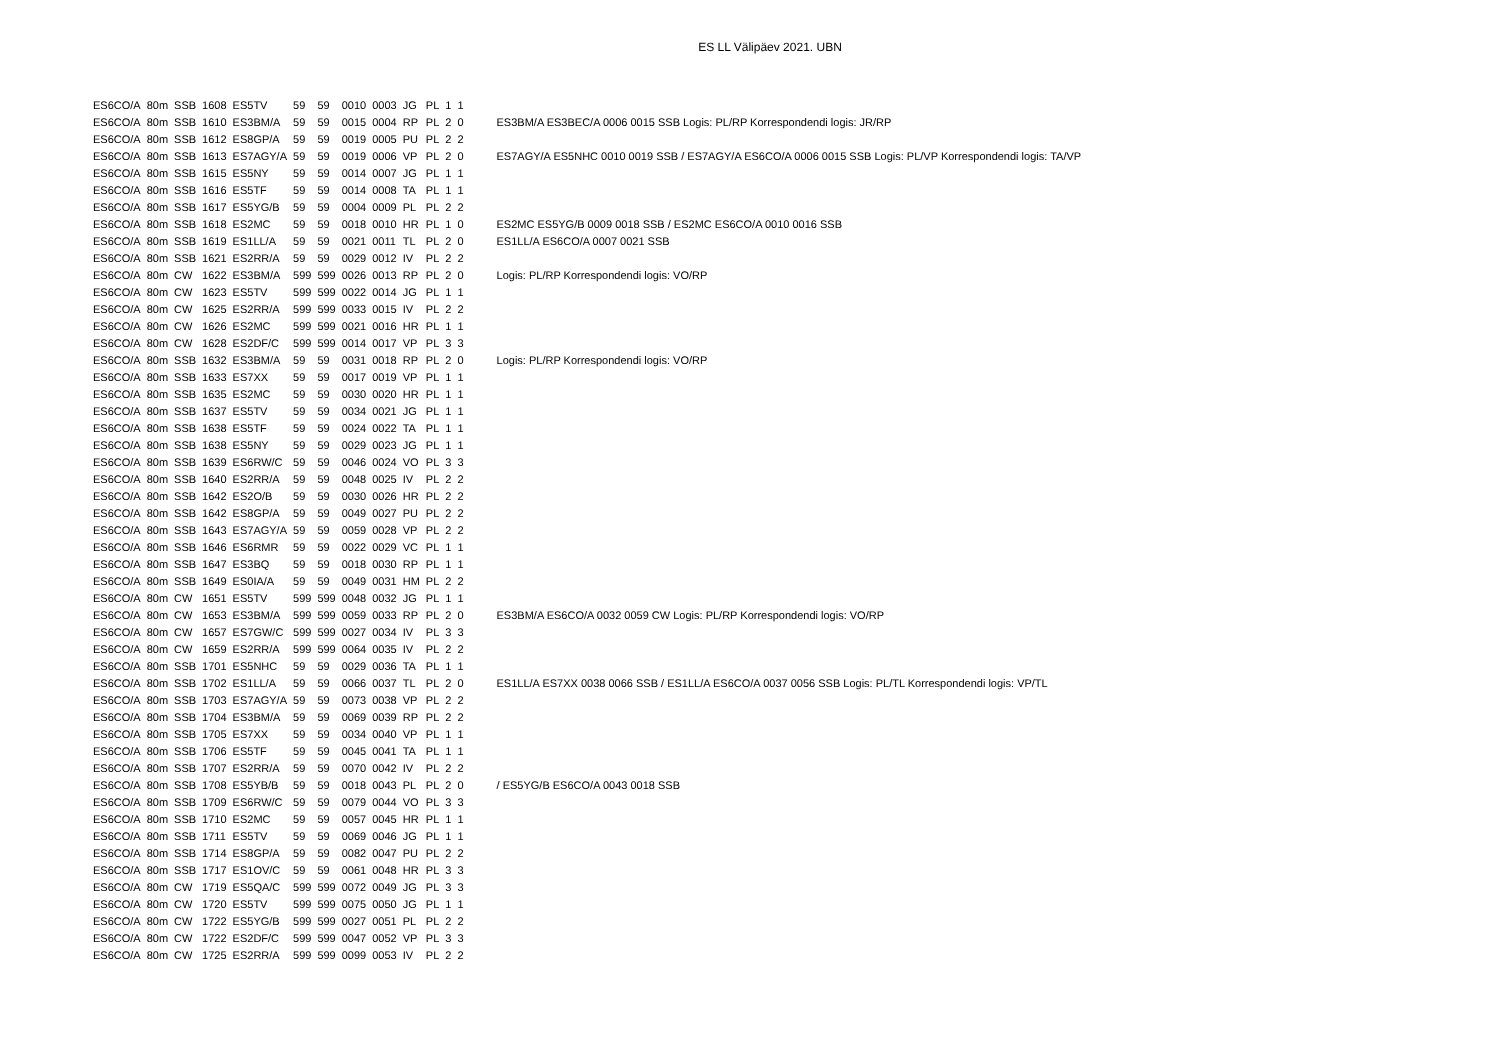ES LL Välipäev 2021. UBN
| ES6CO/A | 80m | SSB | 1608 | ES5TV | 59 | 59 | 0010 | 0003 | JG | PL | 1 | 1 | |
| ES6CO/A | 80m | SSB | 1610 | ES3BM/A | 59 | 59 | 0015 | 0004 | RP | PL | 2 | 0 | ES3BM/A ES3BEC/A 0006 0015 SSB Logis: PL/RP Korrespondendi logis: JR/RP |
| ES6CO/A | 80m | SSB | 1612 | ES8GP/A | 59 | 59 | 0019 | 0005 | PU | PL | 2 | 2 | |
| ES6CO/A | 80m | SSB | 1613 | ES7AGY/A | 59 | 59 | 0019 | 0006 | VP | PL | 2 | 0 | ES7AGY/A ES5NHC 0010 0019 SSB / ES7AGY/A ES6CO/A 0006 0015 SSB Logis: PL/VP Korrespondendi logis: TA/VP |
| ES6CO/A | 80m | SSB | 1615 | ES5NY | 59 | 59 | 0014 | 0007 | JG | PL | 1 | 1 | |
| ES6CO/A | 80m | SSB | 1616 | ES5TF | 59 | 59 | 0014 | 0008 | TA | PL | 1 | 1 | |
| ES6CO/A | 80m | SSB | 1617 | ES5YG/B | 59 | 59 | 0004 | 0009 | PL | PL | 2 | 2 | |
| ES6CO/A | 80m | SSB | 1618 | ES2MC | 59 | 59 | 0018 | 0010 | HR | PL | 1 | 0 | ES2MC ES5YG/B 0009 0018 SSB / ES2MC ES6CO/A 0010 0016 SSB |
| ES6CO/A | 80m | SSB | 1619 | ES1LL/A | 59 | 59 | 0021 | 0011 | TL | PL | 2 | 0 | ES1LL/A ES6CO/A 0007 0021 SSB |
| ES6CO/A | 80m | SSB | 1621 | ES2RR/A | 59 | 59 | 0029 | 0012 | IV | PL | 2 | 2 | |
| ES6CO/A | 80m | CW | 1622 | ES3BM/A | 599 | 599 | 0026 | 0013 | RP | PL | 2 | 0 | Logis: PL/RP Korrespondendi logis: VO/RP |
| ES6CO/A | 80m | CW | 1623 | ES5TV | 599 | 599 | 0022 | 0014 | JG | PL | 1 | 1 | |
| ES6CO/A | 80m | CW | 1625 | ES2RR/A | 599 | 599 | 0033 | 0015 | IV | PL | 2 | 2 | |
| ES6CO/A | 80m | CW | 1626 | ES2MC | 599 | 599 | 0021 | 0016 | HR | PL | 1 | 1 | |
| ES6CO/A | 80m | CW | 1628 | ES2DF/C | 599 | 599 | 0014 | 0017 | VP | PL | 3 | 3 | |
| ES6CO/A | 80m | SSB | 1632 | ES3BM/A | 59 | 59 | 0031 | 0018 | RP | PL | 2 | 0 | Logis: PL/RP Korrespondendi logis: VO/RP |
| ES6CO/A | 80m | SSB | 1633 | ES7XX | 59 | 59 | 0017 | 0019 | VP | PL | 1 | 1 | |
| ES6CO/A | 80m | SSB | 1635 | ES2MC | 59 | 59 | 0030 | 0020 | HR | PL | 1 | 1 | |
| ES6CO/A | 80m | SSB | 1637 | ES5TV | 59 | 59 | 0034 | 0021 | JG | PL | 1 | 1 | |
| ES6CO/A | 80m | SSB | 1638 | ES5TF | 59 | 59 | 0024 | 0022 | TA | PL | 1 | 1 | |
| ES6CO/A | 80m | SSB | 1638 | ES5NY | 59 | 59 | 0029 | 0023 | JG | PL | 1 | 1 | |
| ES6CO/A | 80m | SSB | 1639 | ES6RW/C | 59 | 59 | 0046 | 0024 | VO | PL | 3 | 3 | |
| ES6CO/A | 80m | SSB | 1640 | ES2RR/A | 59 | 59 | 0048 | 0025 | IV | PL | 2 | 2 | |
| ES6CO/A | 80m | SSB | 1642 | ES2O/B | 59 | 59 | 0030 | 0026 | HR | PL | 2 | 2 | |
| ES6CO/A | 80m | SSB | 1642 | ES8GP/A | 59 | 59 | 0049 | 0027 | PU | PL | 2 | 2 | |
| ES6CO/A | 80m | SSB | 1643 | ES7AGY/A | 59 | 59 | 0059 | 0028 | VP | PL | 2 | 2 | |
| ES6CO/A | 80m | SSB | 1646 | ES6RMR | 59 | 59 | 0022 | 0029 | VC | PL | 1 | 1 | |
| ES6CO/A | 80m | SSB | 1647 | ES3BQ | 59 | 59 | 0018 | 0030 | RP | PL | 1 | 1 | |
| ES6CO/A | 80m | SSB | 1649 | ES0IA/A | 59 | 59 | 0049 | 0031 | HM | PL | 2 | 2 | |
| ES6CO/A | 80m | CW | 1651 | ES5TV | 599 | 599 | 0048 | 0032 | JG | PL | 1 | 1 | |
| ES6CO/A | 80m | CW | 1653 | ES3BM/A | 599 | 599 | 0059 | 0033 | RP | PL | 2 | 0 | ES3BM/A ES6CO/A 0032 0059 CW Logis: PL/RP Korrespondendi logis: VO/RP |
| ES6CO/A | 80m | CW | 1657 | ES7GW/C | 599 | 599 | 0027 | 0034 | IV | PL | 3 | 3 | |
| ES6CO/A | 80m | CW | 1659 | ES2RR/A | 599 | 599 | 0064 | 0035 | IV | PL | 2 | 2 | |
| ES6CO/A | 80m | SSB | 1701 | ES5NHC | 59 | 59 | 0029 | 0036 | TA | PL | 1 | 1 | |
| ES6CO/A | 80m | SSB | 1702 | ES1LL/A | 59 | 59 | 0066 | 0037 | TL | PL | 2 | 0 | ES1LL/A ES7XX 0038 0066 SSB / ES1LL/A ES6CO/A 0037 0056 SSB Logis: PL/TL Korrespondendi logis: VP/TL |
| ES6CO/A | 80m | SSB | 1703 | ES7AGY/A | 59 | 59 | 0073 | 0038 | VP | PL | 2 | 2 | |
| ES6CO/A | 80m | SSB | 1704 | ES3BM/A | 59 | 59 | 0069 | 0039 | RP | PL | 2 | 2 | |
| ES6CO/A | 80m | SSB | 1705 | ES7XX | 59 | 59 | 0034 | 0040 | VP | PL | 1 | 1 | |
| ES6CO/A | 80m | SSB | 1706 | ES5TF | 59 | 59 | 0045 | 0041 | TA | PL | 1 | 1 | |
| ES6CO/A | 80m | SSB | 1707 | ES2RR/A | 59 | 59 | 0070 | 0042 | IV | PL | 2 | 2 | |
| ES6CO/A | 80m | SSB | 1708 | ES5YB/B | 59 | 59 | 0018 | 0043 | PL | PL | 2 | 0 | / ES5YG/B ES6CO/A 0043 0018 SSB |
| ES6CO/A | 80m | SSB | 1709 | ES6RW/C | 59 | 59 | 0079 | 0044 | VO | PL | 3 | 3 | |
| ES6CO/A | 80m | SSB | 1710 | ES2MC | 59 | 59 | 0057 | 0045 | HR | PL | 1 | 1 | |
| ES6CO/A | 80m | SSB | 1711 | ES5TV | 59 | 59 | 0069 | 0046 | JG | PL | 1 | 1 | |
| ES6CO/A | 80m | SSB | 1714 | ES8GP/A | 59 | 59 | 0082 | 0047 | PU | PL | 2 | 2 | |
| ES6CO/A | 80m | SSB | 1717 | ES1OV/C | 59 | 59 | 0061 | 0048 | HR | PL | 3 | 3 | |
| ES6CO/A | 80m | CW | 1719 | ES5QA/C | 599 | 599 | 0072 | 0049 | JG | PL | 3 | 3 | |
| ES6CO/A | 80m | CW | 1720 | ES5TV | 599 | 599 | 0075 | 0050 | JG | PL | 1 | 1 | |
| ES6CO/A | 80m | CW | 1722 | ES5YG/B | 599 | 599 | 0027 | 0051 | PL | PL | 2 | 2 | |
| ES6CO/A | 80m | CW | 1722 | ES2DF/C | 599 | 599 | 0047 | 0052 | VP | PL | 3 | 3 | |
| ES6CO/A | 80m | CW | 1725 | ES2RR/A | 599 | 599 | 0099 | 0053 | IV | PL | 2 | 2 | |